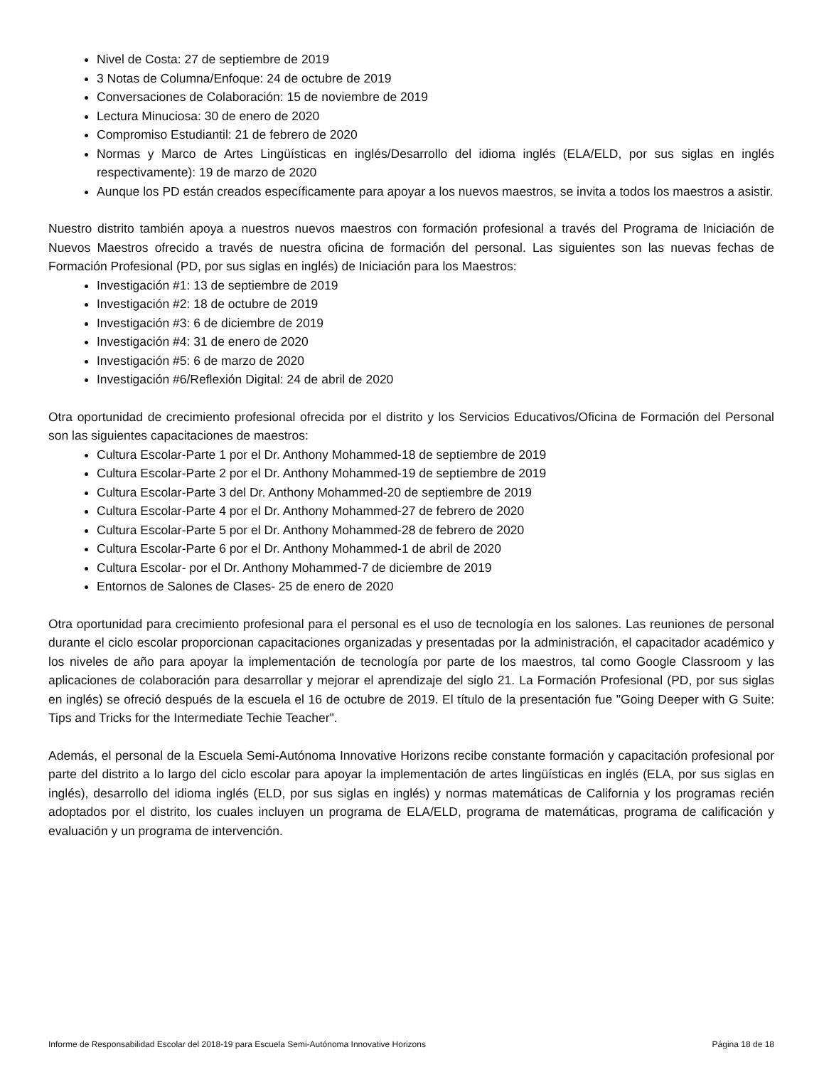Nivel de Costa: 27 de septiembre de 2019
3 Notas de Columna/Enfoque: 24 de octubre de 2019
Conversaciones de Colaboración: 15 de noviembre de 2019
Lectura Minuciosa: 30 de enero de 2020
Compromiso Estudiantil: 21 de febrero de 2020
Normas y Marco de Artes Lingüísticas en inglés/Desarrollo del idioma inglés (ELA/ELD, por sus siglas en inglés respectivamente): 19 de marzo de 2020
Aunque los PD están creados específicamente para apoyar a los nuevos maestros, se invita a todos los maestros a asistir.
Nuestro distrito también apoya a nuestros nuevos maestros con formación profesional a través del Programa de Iniciación de Nuevos Maestros ofrecido a través de nuestra oficina de formación del personal. Las siguientes son las nuevas fechas de Formación Profesional (PD, por sus siglas en inglés) de Iniciación para los Maestros:
Investigación #1: 13 de septiembre de 2019
Investigación #2: 18 de octubre de 2019
Investigación #3: 6 de diciembre de 2019
Investigación #4: 31 de enero de 2020
Investigación #5: 6 de marzo de 2020
Investigación #6/Reflexión Digital: 24 de abril de 2020
Otra oportunidad de crecimiento profesional ofrecida por el distrito y los Servicios Educativos/Oficina de Formación del Personal son las siguientes capacitaciones de maestros:
Cultura Escolar-Parte 1 por el Dr. Anthony Mohammed-18 de septiembre de 2019
Cultura Escolar-Parte 2 por el Dr. Anthony Mohammed-19 de septiembre de 2019
Cultura Escolar-Parte 3 del Dr. Anthony Mohammed-20 de septiembre de 2019
Cultura Escolar-Parte 4 por el Dr. Anthony Mohammed-27 de febrero de 2020
Cultura Escolar-Parte 5 por el Dr. Anthony Mohammed-28 de febrero de 2020
Cultura Escolar-Parte 6 por el Dr. Anthony Mohammed-1 de abril de 2020
Cultura Escolar- por el Dr. Anthony Mohammed-7 de diciembre de 2019
Entornos de Salones de Clases- 25 de enero de 2020
Otra oportunidad para crecimiento profesional para el personal es el uso de tecnología en los salones. Las reuniones de personal durante el ciclo escolar proporcionan capacitaciones organizadas y presentadas por la administración, el capacitador académico y los niveles de año para apoyar la implementación de tecnología por parte de los maestros, tal como Google Classroom y las aplicaciones de colaboración para desarrollar y mejorar el aprendizaje del siglo 21. La Formación Profesional (PD, por sus siglas en inglés) se ofreció después de la escuela el 16 de octubre de 2019. El título de la presentación fue "Going Deeper with G Suite: Tips and Tricks for the Intermediate Techie Teacher".
Además, el personal de la Escuela Semi-Autónoma Innovative Horizons recibe constante formación y capacitación profesional por parte del distrito a lo largo del ciclo escolar para apoyar la implementación de artes lingüísticas en inglés (ELA, por sus siglas en inglés), desarrollo del idioma inglés (ELD, por sus siglas en inglés) y normas matemáticas de California y los programas recién adoptados por el distrito, los cuales incluyen un programa de ELA/ELD, programa de matemáticas, programa de calificación y evaluación y un programa de intervención.
Informe de Responsabilidad Escolar del 2018-19 para Escuela Semi-Autónoma Innovative Horizons Página 18 de 18